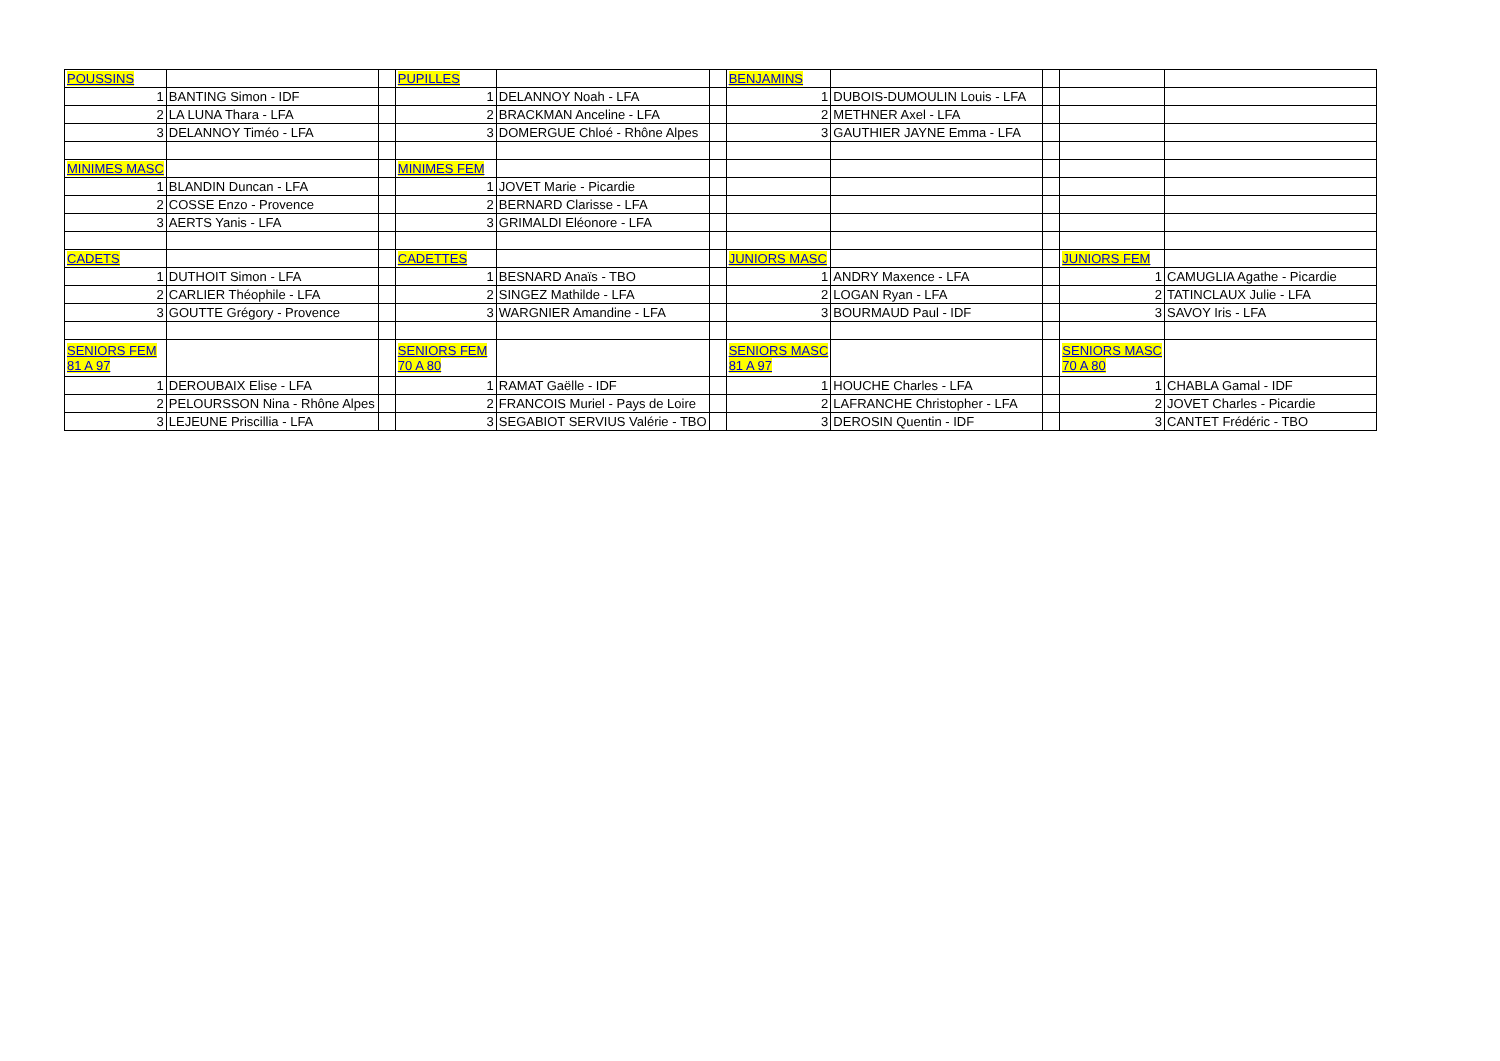| POUSSINS | | | PUPILLES | | | BENJAMINS | | | | |
| 1 | BANTING Simon - IDF | | 1 | DELANNOY Noah - LFA | | 1 | DUBOIS-DUMOULIN Louis - LFA | | | |
| 2 | LA LUNA Thara - LFA | | 2 | BRACKMAN Anceline - LFA | | 2 | METHNER Axel - LFA | | | |
| 3 | DELANNOY Timéo - LFA | | 3 | DOMERGUE Chloé - Rhône Alpes | | 3 | GAUTHIER JAYNE Emma - LFA | | | |
| MINIMES MASC | | | MINIMES FEM | | | | | | | |
| 1 | BLANDIN Duncan - LFA | | 1 | JOVET Marie - Picardie | | | | | | |
| 2 | COSSE Enzo - Provence | | 2 | BERNARD Clarisse - LFA | | | | | | |
| 3 | AERTS Yanis - LFA | | 3 | GRIMALDI Eléonore - LFA | | | | | | |
| CADETS | | | CADETTES | | | JUNIORS MASC | | | JUNIORS FEM | |
| 1 | DUTHOIT Simon - LFA | | 1 | BESNARD Anaïs - TBO | | 1 | ANDRY Maxence - LFA | | 1 | CAMUGLIA Agathe - Picardie |
| 2 | CARLIER Théophile - LFA | | 2 | SINGEZ Mathilde - LFA | | 2 | LOGAN Ryan - LFA | | 2 | TATINCLAUX Julie - LFA |
| 3 | GOUTTE Grégory - Provence | | 3 | WARGNIER Amandine - LFA | | 3 | BOURMAUD Paul - IDF | | 3 | SAVOY Iris - LFA |
| SENIORS FEM 81 A 97 | | | SENIORS FEM 70 A 80 | | | SENIORS MASC 81 A 97 | | | SENIORS MASC 70 A 80 | |
| 1 | DEROUBAIX Elise - LFA | | 1 | RAMAT Gaëlle - IDF | | 1 | HOUCHE Charles - LFA | | 1 | CHABLA Gamal - IDF |
| 2 | PELOURSSON Nina - Rhône Alpes | | 2 | FRANCOIS Muriel - Pays de Loire | | 2 | LAFRANCHE Christopher - LFA | | 2 | JOVET Charles - Picardie |
| 3 | LEJEUNE Priscillia - LFA | | 3 | SEGABIOT SERVIUS Valérie - TBO | | 3 | DEROSIN Quentin - IDF | | 3 | CANTET Frédéric - TBO |